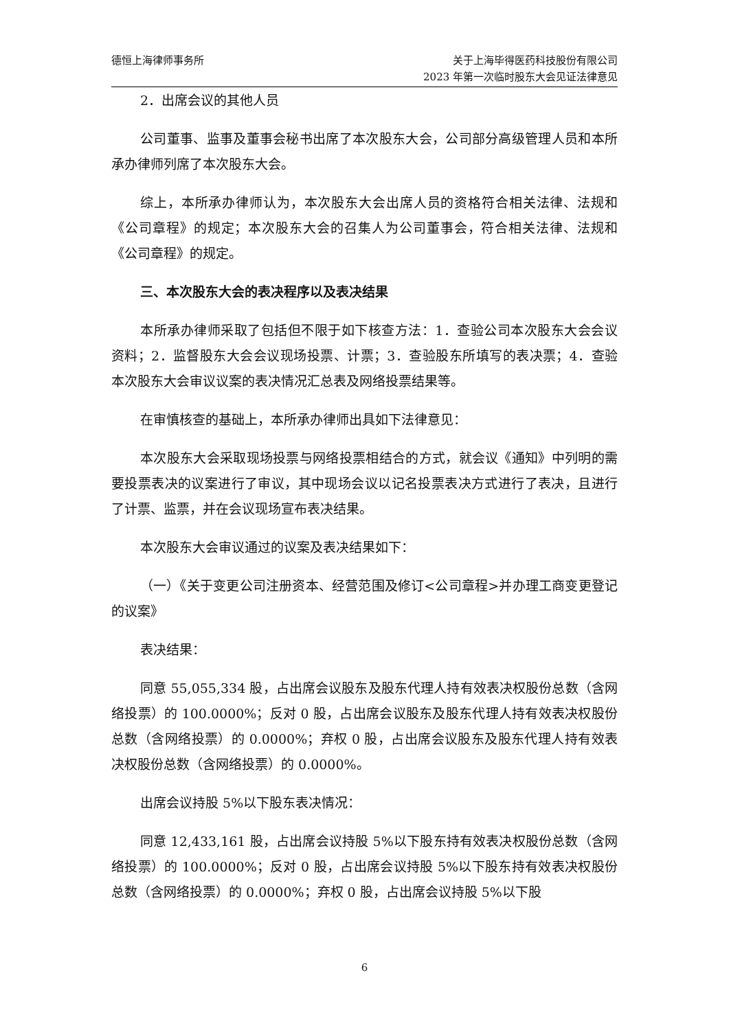德恒上海律师事务所 关于上海毕得医药科技股份有限公司
2023 年第一次临时股东大会见证法律意见
2．出席会议的其他人员
公司董事、监事及董事会秘书出席了本次股东大会，公司部分高级管理人员和本所承办律师列席了本次股东大会。
综上，本所承办律师认为，本次股东大会出席人员的资格符合相关法律、法规和《公司章程》的规定；本次股东大会的召集人为公司董事会，符合相关法律、法规和《公司章程》的规定。
三、本次股东大会的表决程序以及表决结果
本所承办律师采取了包括但不限于如下核查方法：1．查验公司本次股东大会会议资料；2．监督股东大会会议现场投票、计票；3．查验股东所填写的表决票；4．查验本次股东大会审议议案的表决情况汇总表及网络投票结果等。
在审慎核查的基础上，本所承办律师出具如下法律意见：
本次股东大会采取现场投票与网络投票相结合的方式，就会议《通知》中列明的需要投票表决的议案进行了审议，其中现场会议以记名投票表决方式进行了表决，且进行了计票、监票，并在会议现场宣布表决结果。
本次股东大会审议通过的议案及表决结果如下：
（一）《关于变更公司注册资本、经营范围及修订<公司章程>并办理工商变更登记的议案》
表决结果：
同意 55,055,334 股，占出席会议股东及股东代理人持有效表决权股份总数（含网络投票）的 100.0000%；反对 0 股，占出席会议股东及股东代理人持有效表决权股份总数（含网络投票）的 0.0000%；弃权 0 股，占出席会议股东及股东代理人持有效表决权股份总数（含网络投票）的 0.0000%。
出席会议持股 5%以下股东表决情况：
同意 12,433,161 股，占出席会议持股 5%以下股东持有效表决权股份总数（含网络投票）的 100.0000%；反对 0 股，占出席会议持股 5%以下股东持有效表决权股份总数（含网络投票）的 0.0000%；弃权 0 股，占出席会议持股 5%以下股
6